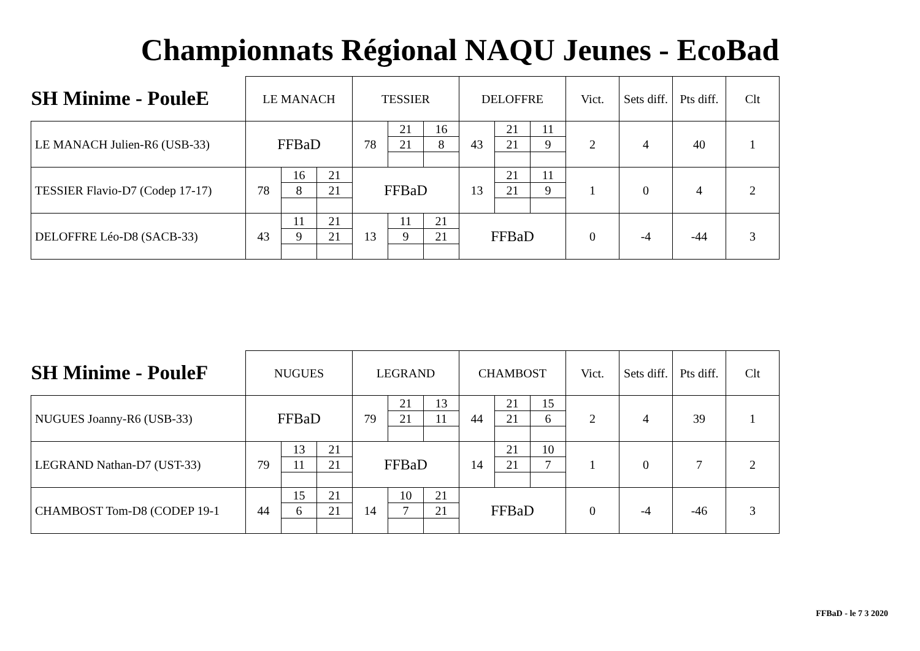Championnats Régional NAQU Jeunes - EcoBad
| SH Minime - PouleE | LE MANACH | | | TESSIER | | | DELOFFRE | | | Vict. | Sets diff. | Pts diff. | Clt |
| --- | --- | --- | --- | --- | --- | --- | --- | --- | --- | --- | --- | --- | --- |
| LE MANACH Julien-R6 (USB-33) | FFBaD | | | 78 | 21 | 16 | 43 | 21 | 11 | 2 | 4 | 40 | 1 |
| | | | | | 21 | 8 | | 21 | 9 | | | | |
| TESSIER Flavio-D7 (Codep 17-17) | 78 | 16 | 21 | FFBaD | | | 13 | 21 | 11 | 1 | 0 | 4 | 2 |
| | | 8 | 21 | | | | | 21 | 9 | | | | |
| DELOFFRE Léo-D8 (SACB-33) | 43 | 11 | 21 | 13 | 11 | 21 | FFBaD | | | 0 | -4 | -44 | 3 |
| | | 9 | 21 | | 9 | 21 | | | | | | | |
| SH Minime - PouleF | NUGUES | | | LEGRAND | | | CHAMBOST | | | Vict. | Sets diff. | Pts diff. | Clt |
| --- | --- | --- | --- | --- | --- | --- | --- | --- | --- | --- | --- | --- | --- |
| NUGUES Joanny-R6 (USB-33) | FFBaD | | | 79 | 21 | 13 | 44 | 21 | 15 | 2 | 4 | 39 | 1 |
| | | | | | 21 | 11 | | 21 | 6 | | | | |
| LEGRAND Nathan-D7 (UST-33) | 79 | 13 | 21 | FFBaD | | | 14 | 21 | 10 | 1 | 0 | 7 | 2 |
| | | 11 | 21 | | | | | 21 | 7 | | | | |
| CHAMBOST Tom-D8 (CODEP 19-1 | 44 | 15 | 21 | 14 | 10 | 21 | FFBaD | | | 0 | -4 | -46 | 3 |
| | | 6 | 21 | | 7 | 21 | | | | | | | |
FFBaD - le 7 3 2020